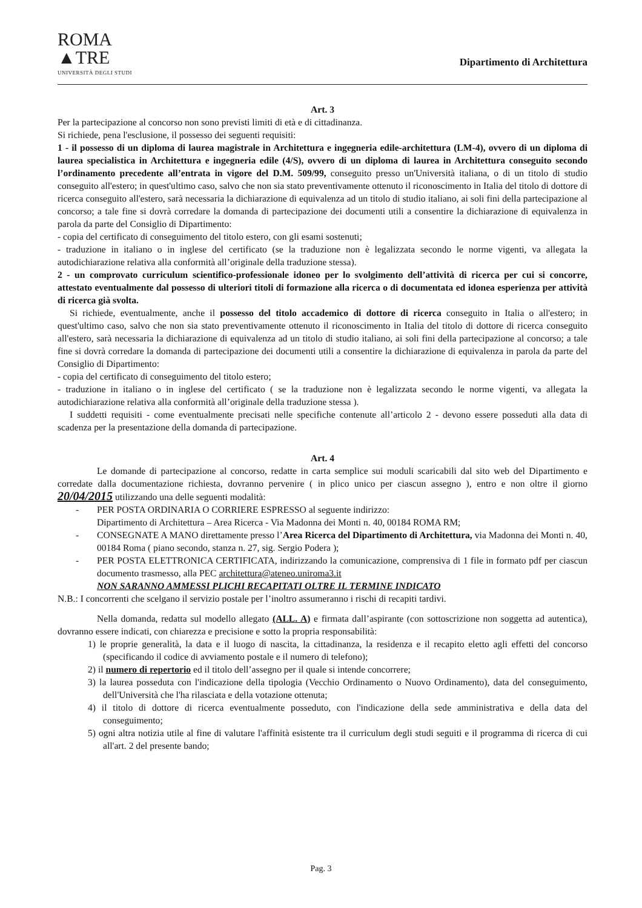ROMA
▲TRE
UNIVERSITÀ DEGLI STUDI
Dipartimento di Architettura
Art. 3
Per la partecipazione al concorso non sono previsti limiti di età e di cittadinanza.
Si richiede, pena l'esclusione, il possesso dei seguenti requisiti:
1 - il possesso di un diploma di laurea magistrale in Architettura e ingegneria edile-architettura (LM-4), ovvero di un diploma di laurea specialistica in Architettura e ingegneria edile (4/S), ovvero di un diploma di laurea in Architettura conseguito secondo l’ordinamento precedente all’entrata in vigore del D.M. 509/99, conseguito presso un'Università italiana, o di un titolo di studio conseguito all'estero; in quest'ultimo caso, salvo che non sia stato preventivamente ottenuto il riconoscimento in Italia del titolo di dottore di ricerca conseguito all'estero, sarà necessaria la dichiarazione di equivalenza ad un titolo di studio italiano, ai soli fini della partecipazione al concorso; a tale fine si dovrà corredare la domanda di partecipazione dei documenti utili a consentire la dichiarazione di equivalenza in parola da parte del Consiglio di Dipartimento:
- copia del certificato di conseguimento del titolo estero, con gli esami sostenuti;
- traduzione in italiano o in inglese del certificato (se la traduzione non è legalizzata secondo le norme vigenti, va allegata la autodichiarazione relativa alla conformità all’originale della traduzione stessa).
2 - un comprovato curriculum scientifico-professionale idoneo per lo svolgimento dell’attività di ricerca per cui si concorre, attestato eventualmente dal possesso di ulteriori titoli di formazione alla ricerca o di documentata ed idonea esperienza per attività di ricerca già svolta.
Si richiede, eventualmente, anche il possesso del titolo accademico di dottore di ricerca conseguito in Italia o all'estero; in quest'ultimo caso, salvo che non sia stato preventivamente ottenuto il riconoscimento in Italia del titolo di dottore di ricerca conseguito all'estero, sarà necessaria la dichiarazione di equivalenza ad un titolo di studio italiano, ai soli fini della partecipazione al concorso; a tale fine si dovrà corredare la domanda di partecipazione dei documenti utili a consentire la dichiarazione di equivalenza in parola da parte del Consiglio di Dipartimento:
- copia del certificato di conseguimento del titolo estero;
- traduzione in italiano o in inglese del certificato ( se la traduzione non è legalizzata secondo le norme vigenti, va allegata la autodichiarazione relativa alla conformità all’originale della traduzione stessa ).
I suddetti requisiti - come eventualmente precisati nelle specifiche contenute all’articolo 2 - devono essere posseduti alla data di scadenza per la presentazione della domanda di partecipazione.
Art. 4
Le domande di partecipazione al concorso, redatte in carta semplice sui moduli scaricabili dal sito web del Dipartimento e corredate dalla documentazione richiesta, dovranno pervenire ( in plico unico per ciascun assegno ), entro e non oltre il giorno 20/04/2015 utilizzando una delle seguenti modalità:
- PER POSTA ORDINARIA O CORRIERE ESPRESSO al seguente indirizzo:
Dipartimento di Architettura – Area Ricerca - Via Madonna dei Monti n. 40, 00184 ROMA RM;
- CONSEGNATE A MANO direttamente presso l’Area Ricerca del Dipartimento di Architettura, via Madonna dei Monti n. 40, 00184 Roma ( piano secondo, stanza n. 27, sig. Sergio Podera );
- PER POSTA ELETTRONICA CERTIFICATA, indirizzando la comunicazione, comprensiva di 1 file in formato pdf per ciascun documento trasmesso, alla PEC architettura@ateneo.uniroma3.it
NON SARANNO AMMESSI PLICHI RECAPITATI OLTRE IL TERMINE INDICATO
N.B.: I concorrenti che scelgano il servizio postale per l’inoltro assumeranno i rischi di recapiti tardivi.
Nella domanda, redatta sul modello allegato (ALL. A) e firmata dall’aspirante (con sottoscrizione non soggetta ad autentica), dovranno essere indicati, con chiarezza e precisione e sotto la propria responsabilità:
1) le proprie generalità, la data e il luogo di nascita, la cittadinanza, la residenza e il recapito eletto agli effetti del concorso (specificando il codice di avviamento postale e il numero di telefono);
2) il numero di repertorio ed il titolo dell’assegno per il quale si intende concorrere;
3) la laurea posseduta con l'indicazione della tipologia (Vecchio Ordinamento o Nuovo Ordinamento), data del conseguimento, dell'Università che l'ha rilasciata e della votazione ottenuta;
4) il titolo di dottore di ricerca eventualmente posseduto, con l'indicazione della sede amministrativa e della data del conseguimento;
5) ogni altra notizia utile al fine di valutare l'affinità esistente tra il curriculum degli studi seguiti e il programma di ricerca di cui all'art. 2 del presente bando;
Pag. 3